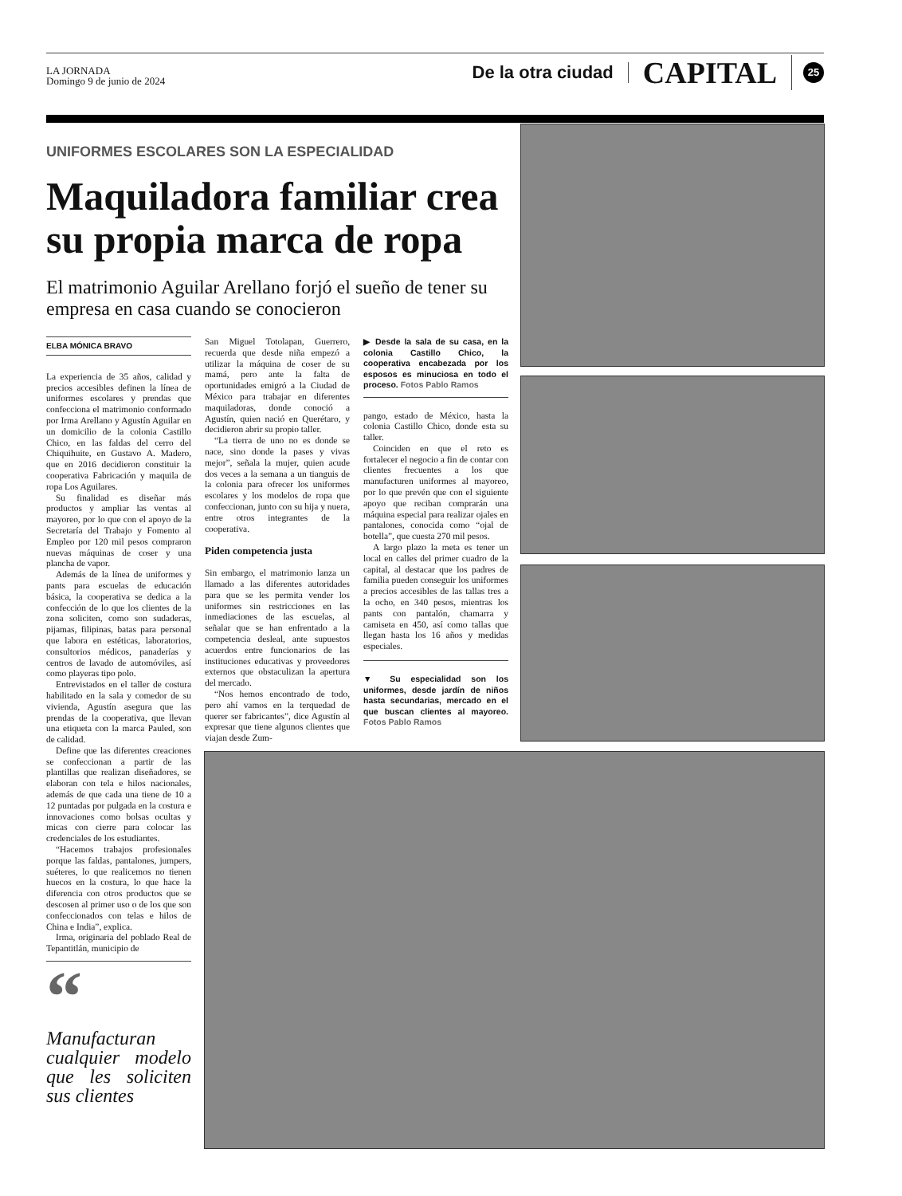LA JORNADA
Domingo 9 de junio de 2024
De la otra ciudad
CAPITAL
25
UNIFORMES ESCOLARES SON LA ESPECIALIDAD
Maquiladora familiar crea su propia marca de ropa
El matrimonio Aguilar Arellano forjó el sueño de tener su empresa en casa cuando se conocieron
ELBA MÓNICA BRAVO
La experiencia de 35 años, calidad y precios accesibles definen la línea de uniformes escolares y prendas que confecciona el matrimonio conformado por Irma Arellano y Agustín Aguilar en un domicilio de la colonia Castillo Chico, en las faldas del cerro del Chiquihuite, en Gustavo A. Madero, que en 2016 decidieron constituir la cooperativa Fabricación y maquila de ropa Los Aguilares.
Su finalidad es diseñar más productos y ampliar las ventas al mayoreo, por lo que con el apoyo de la Secretaría del Trabajo y Fomento al Empleo por 120 mil pesos compraron nuevas máquinas de coser y una plancha de vapor.
Además de la línea de uniformes y pants para escuelas de educación básica, la cooperativa se dedica a la confección de lo que los clientes de la zona soliciten, como son sudaderas, pijamas, filipinas, batas para personal que labora en estéticas, laboratorios, consultorios médicos, panaderías y centros de lavado de automóviles, así como playeras tipo polo.
Entrevistados en el taller de costura habilitado en la sala y comedor de su vivienda, Agustín asegura que las prendas de la cooperativa, que llevan una etiqueta con la marca Pauled, son de calidad.
Define que las diferentes creaciones se confeccionan a partir de las plantillas que realizan diseñadores, se elaboran con tela e hilos nacionales, además de que cada una tiene de 10 a 12 puntadas por pulgada en la costura e innovaciones como bolsas ocultas y micas con cierre para colocar las credenciales de los estudiantes.
“Hacemos trabajos profesionales porque las faldas, pantalones, jumpers, suéteres, lo que realicemos no tienen huecos en la costura, lo que hace la diferencia con otros productos que se descosen al primer uso o de los que son confeccionados con telas e hilos de China e India”, explica.
Irma, originaria del poblado Real de Tepantitlán, municipio de
“Manufacturan cualquier modelo que les soliciten sus clientes
San Miguel Totolapan, Guerrero, recuerda que desde niña empezó a utilizar la máquina de coser de su mamá, pero ante la falta de oportunidades emigró a la Ciudad de México para trabajar en diferentes maquiladoras, donde conoció a Agustín, quien nació en Querétaro, y decidieron abrir su propio taller.
“La tierra de uno no es donde se nace, sino donde la pases y vivas mejor”, señala la mujer, quien acude dos veces a la semana a un tianguis de la colonia para ofrecer los uniformes escolares y los modelos de ropa que confeccionan, junto con su hija y nuera, entre otros integrantes de la cooperativa.
Piden competencia justa
Sin embargo, el matrimonio lanza un llamado a las diferentes autoridades para que se les permita vender los uniformes sin restricciones en las inmediaciones de las escuelas, al señalar que se han enfrentado a la competencia desleal, ante supuestos acuerdos entre funcionarios de las instituciones educativas y proveedores externos que obstaculizan la apertura del mercado.
“Nos hemos encontrado de todo, pero ahí vamos en la terquedad de querer ser fabricantes”, dice Agustín al expresar que tiene algunos clientes que viajan desde Zum-
▶ Desde la sala de su casa, en la colonia Castillo Chico, la cooperativa encabezada por los esposos es minuciosa en todo el proceso. Fotos Pablo Ramos
pango, estado de México, hasta la colonia Castillo Chico, donde esta su taller.
Coinciden en que el reto es fortalecer el negocio a fin de contar con clientes frecuentes a los que manufacturen uniformes al mayoreo, por lo que prevén que con el siguiente apoyo que reciban comprarán una máquina especial para realizar ojales en pantalones, conocida como “ojal de botella”, que cuesta 270 mil pesos.
A largo plazo la meta es tener un local en calles del primer cuadro de la capital, al destacar que los padres de familia pueden conseguir los uniformes a precios accesibles de las tallas tres a la ocho, en 340 pesos, mientras los pants con pantalón, chamarra y camiseta en 450, así como tallas que llegan hasta los 16 años y medidas especiales.
▼ Su especialidad son los uniformes, desde jardín de niños hasta secundarias, mercado en el que buscan clientes al mayoreo. Fotos Pablo Ramos